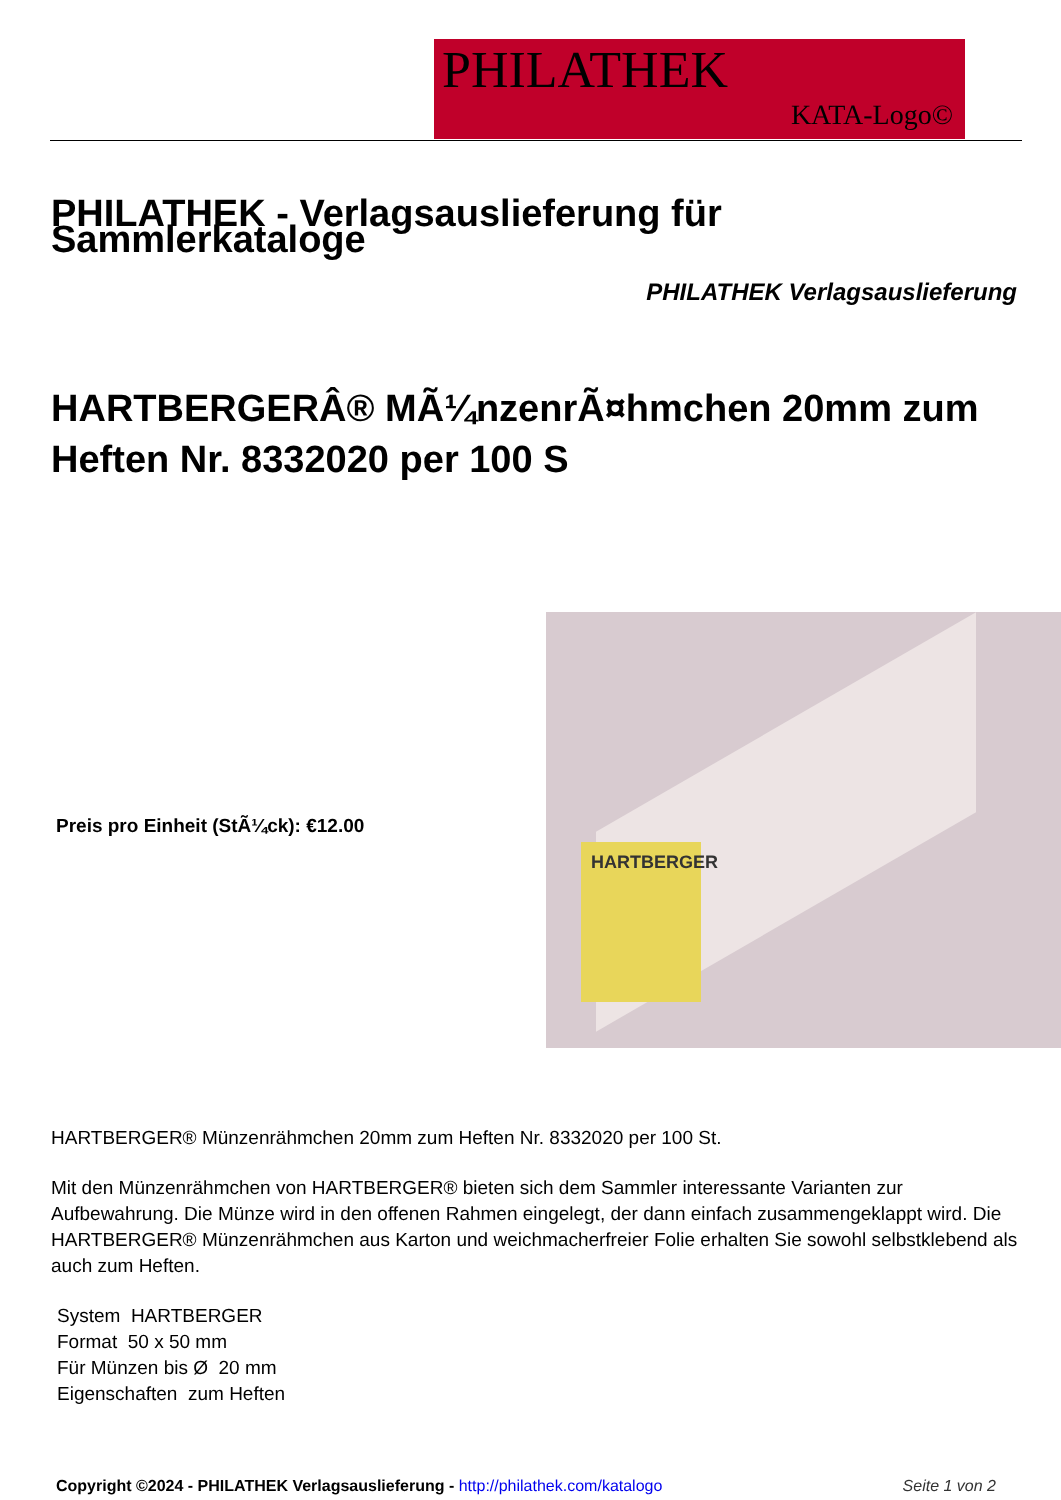PHILATHEK
KATA-Logo©
PHILATHEK - Verlagsauslieferung für Sammlerkataloge
PHILATHEK Verlagsauslieferung
HARTBERGERÂ® MÃ¼nzenrÃ¤hmchen 20mm zum Heften Nr. 8332020 per 100 S
Preis pro Einheit (StÃ¼ck): €12.00
HARTBERGER
HARTBERGER® Münzenrähmchen 20mm zum Heften Nr. 8332020 per 100 St.
Mit den Münzenrähmchen von HARTBERGER® bieten sich dem Sammler interessante Varianten zur Aufbewahrung. Die Münze wird in den offenen Rahmen eingelegt, der dann einfach zusammengeklappt wird. Die HARTBERGER® Münzenrähmchen aus Karton und weichmacherfreier Folie erhalten Sie sowohl selbstklebend als auch zum Heften.
System HARTBERGER
Format 50 x 50 mm
Für Münzen bis Ø 20 mm
Eigenschaften zum Heften
Copyright ©2024 - PHILATHEK Verlagsauslieferung - http://philathek.com/katalogo Seite 1 von 2